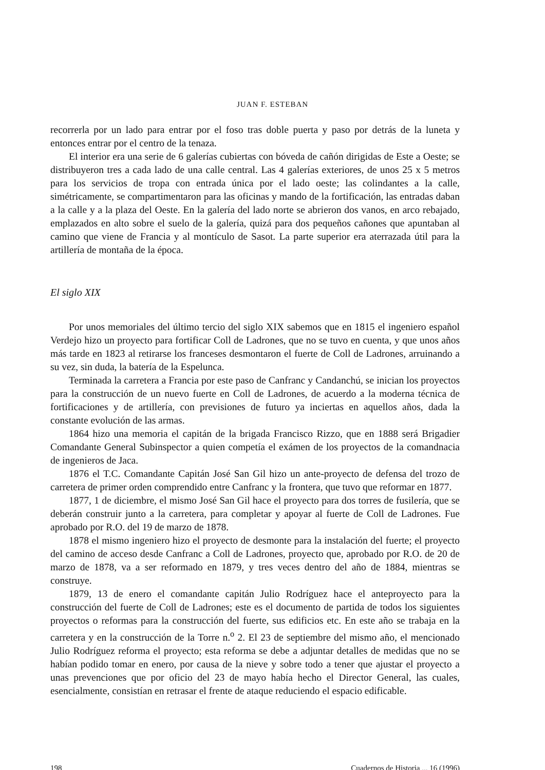JUAN F. ESTEBAN
recorrerla por un lado para entrar por el foso tras doble puerta y paso por detrás de la luneta y entonces entrar por el centro de la tenaza.
El interior era una serie de 6 galerías cubiertas con bóveda de cañón dirigidas de Este a Oeste; se distribuyeron tres a cada lado de una calle central. Las 4 galerías exteriores, de unos 25 x 5 metros para los servicios de tropa con entrada única por el lado oeste; las colindantes a la calle, simétricamente, se compartimentaron para las oficinas y mando de la fortificación, las entradas daban a la calle y a la plaza del Oeste. En la galería del lado norte se abrieron dos vanos, en arco rebajado, emplazados en alto sobre el suelo de la galería, quizá para dos pequeños cañones que apuntaban al camino que viene de Francia y al montículo de Sasot. La parte superior era aterrazada útil para la artillería de montaña de la época.
El siglo XIX
Por unos memoriales del último tercio del siglo XIX sabemos que en 1815 el ingeniero español Verdejo hizo un proyecto para fortificar Coll de Ladrones, que no se tuvo en cuenta, y que unos años más tarde en 1823 al retirarse los franceses desmontaron el fuerte de Coll de Ladrones, arruinando a su vez, sin duda, la batería de la Espelunca.
Terminada la carretera a Francia por este paso de Canfranc y Candanchú, se inician los proyectos para la construcción de un nuevo fuerte en Coll de Ladrones, de acuerdo a la moderna técnica de fortificaciones y de artillería, con previsiones de futuro ya inciertas en aquellos años, dada la constante evolución de las armas.
1864 hizo una memoria el capitán de la brigada Francisco Rizzo, que en 1888 será Brigadier Comandante General Subinspector a quien competía el exámen de los proyectos de la comandnacia de ingenieros de Jaca.
1876 el T.C. Comandante Capitán José San Gil hizo un ante-proyecto de defensa del trozo de carretera de primer orden comprendido entre Canfranc y la frontera, que tuvo que reformar en 1877.
1877, 1 de diciembre, el mismo José San Gil hace el proyecto para dos torres de fusilería, que se deberán construir junto a la carretera, para completar y apoyar al fuerte de Coll de Ladrones. Fue aprobado por R.O. del 19 de marzo de 1878.
1878 el mismo ingeniero hizo el proyecto de desmonte para la instalación del fuerte; el proyecto del camino de acceso desde Canfranc a Coll de Ladrones, proyecto que, aprobado por R.O. de 20 de marzo de 1878, va a ser reformado en 1879, y tres veces dentro del año de 1884, mientras se construye.
1879, 13 de enero el comandante capitán Julio Rodríguez hace el anteproyecto para la construcción del fuerte de Coll de Ladrones; este es el documento de partida de todos los siguientes proyectos o reformas para la construcción del fuerte, sus edificios etc. En este año se trabaja en la carretera y en la construcción de la Torre n.<sup>o</sup> 2. El 23 de septiembre del mismo año, el mencionado Julio Rodríguez reforma el proyecto; esta reforma se debe a adjuntar detalles de medidas que no se habían podido tomar en enero, por causa de la nieve y sobre todo a tener que ajustar el proyecto a unas prevenciones que por oficio del 23 de mayo había hecho el Director General, las cuales, esencialmente, consistían en retrasar el frente de ataque reduciendo el espacio edificable.
198 Cuadernos de Historia ... 16 (1996)